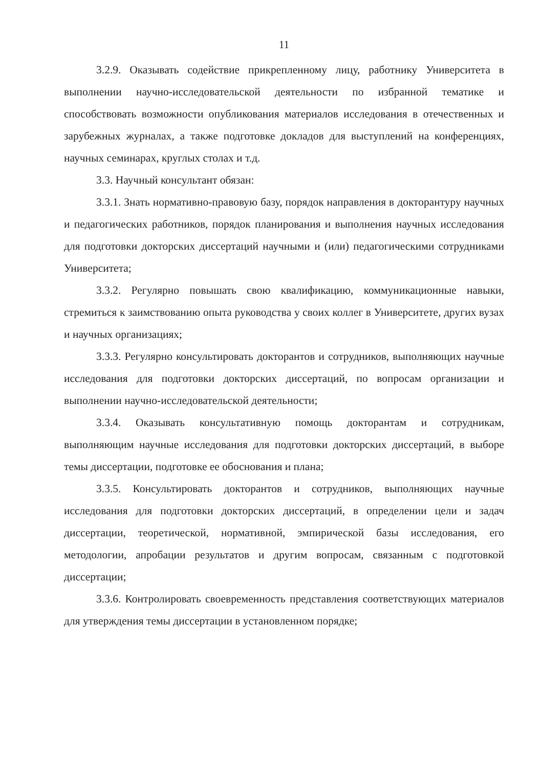11
3.2.9. Оказывать содействие прикрепленному лицу, работнику Университета в выполнении научно-исследовательской деятельности по избранной тематике и способствовать возможности опубликования материалов исследования в отечественных и зарубежных журналах, а также подготовке докладов для выступлений на конференциях, научных семинарах, круглых столах и т.д.
3.3. Научный консультант обязан:
3.3.1. Знать нормативно-правовую базу, порядок направления в докторантуру научных и педагогических работников, порядок планирования и выполнения научных исследования для подготовки докторских диссертаций научными и (или) педагогическими сотрудниками Университета;
3.3.2. Регулярно повышать свою квалификацию, коммуникационные навыки, стремиться к заимствованию опыта руководства у своих коллег в Университете, других вузах и научных организациях;
3.3.3. Регулярно консультировать докторантов и сотрудников, выполняющих научные исследования для подготовки докторских диссертаций, по вопросам организации и выполнении научно-исследовательской деятельности;
3.3.4. Оказывать консультативную помощь докторантам и сотрудникам, выполняющим научные исследования для подготовки докторских диссертаций, в выборе темы диссертации, подготовке ее обоснования и плана;
3.3.5. Консультировать докторантов и сотрудников, выполняющих научные исследования для подготовки докторских диссертаций, в определении цели и задач диссертации, теоретической, нормативной, эмпирической базы исследования, его методологии, апробации результатов и другим вопросам, связанным с подготовкой диссертации;
3.3.6. Контролировать своевременность представления соответствующих материалов для утверждения темы диссертации в установленном порядке;